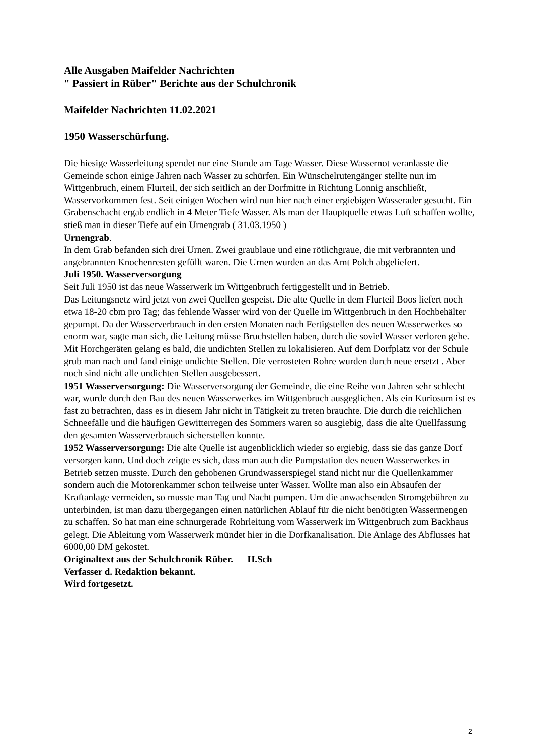Alle Ausgaben Maifelder Nachrichten
" Passiert in Rüber" Berichte aus der Schulchronik
Maifelder Nachrichten 11.02.2021
1950 Wasserschürfung.
Die hiesige Wasserleitung spendet nur eine Stunde am Tage Wasser. Diese Wassernot veranlasste die Gemeinde schon einige Jahren nach Wasser zu schürfen. Ein Wünschelrutengänger stellte nun im Wittgenbruch, einem Flurteil, der sich seitlich an der Dorfmitte in Richtung Lonnig anschließt, Wasservorkommen fest. Seit einigen Wochen wird nun hier nach einer ergiebigen Wasserader gesucht. Ein Grabenschacht ergab endlich in 4 Meter Tiefe Wasser. Als man der Hauptquelle etwas Luft schaffen wollte, stieß man in dieser Tiefe auf ein Urnengrab ( 31.03.1950 )
Urnengrab.
In dem Grab befanden sich drei Urnen. Zwei graublaue und eine rötlichgraue, die mit verbrannten und angebrannten Knochenresten gefüllt waren. Die Urnen wurden an das Amt Polch abgeliefert.
Juli 1950. Wasserversorgung
Seit Juli 1950 ist das neue Wasserwerk im Wittgenbruch fertiggestellt und in Betrieb.
Das Leitungsnetz wird jetzt von zwei Quellen gespeist. Die alte Quelle in dem Flurteil Boos liefert noch etwa 18-20 cbm pro Tag; das fehlende Wasser wird von der Quelle im Wittgenbruch in den Hochbehälter gepumpt. Da der Wasserverbrauch in den ersten Monaten nach Fertigstellen des neuen Wasserwerkes so enorm war, sagte man sich, die Leitung müsse Bruchstellen haben, durch die soviel Wasser verloren gehe. Mit Horchgeräten gelang es bald, die undichten Stellen zu lokalisieren. Auf dem Dorfplatz vor der Schule grub man nach und fand einige undichte Stellen. Die verrosteten Rohre wurden durch neue ersetzt . Aber noch sind nicht alle undichten Stellen ausgebessert.
1951 Wasserversorgung: Die Wasserversorgung der Gemeinde, die eine Reihe von Jahren sehr schlecht war, wurde durch den Bau des neuen Wasserwerkes im Wittgenbruch ausgeglichen. Als ein Kuriosum ist es fast zu betrachten, dass es in diesem Jahr nicht in Tätigkeit zu treten brauchte. Die durch die reichlichen Schneefälle und die häufigen Gewitterregen des Sommers waren so ausgiebig, dass die alte Quellfassung den gesamten Wasserverbrauch sicherstellen konnte.
1952 Wasserversorgung: Die alte Quelle ist augenblicklich wieder so ergiebig, dass sie das ganze Dorf versorgen kann. Und doch zeigte es sich, dass man auch die Pumpstation des neuen Wasserwerkes in Betrieb setzen musste. Durch den gehobenen Grundwasserspiegel stand nicht nur die Quellenkammer sondern auch die Motorenkammer schon teilweise unter Wasser. Wollte man also ein Absaufen der Kraftanlage vermeiden, so musste man Tag und Nacht pumpen. Um die anwachsenden Stromgebühren zu unterbinden, ist man dazu übergegangen einen natürlichen Ablauf für die nicht benötigten Wassermengen zu schaffen. So hat man eine schnurgerade Rohrleitung vom Wasserwerk im Wittgenbruch zum Backhaus gelegt. Die Ableitung vom Wasserwerk mündet hier in die Dorfkanalisation. Die Anlage des Abflusses hat 6000,00 DM gekostet.
Originaltext aus der Schulchronik Rüber. H.Sch
Verfasser d. Redaktion bekannt.
Wird fortgesetzt.
2